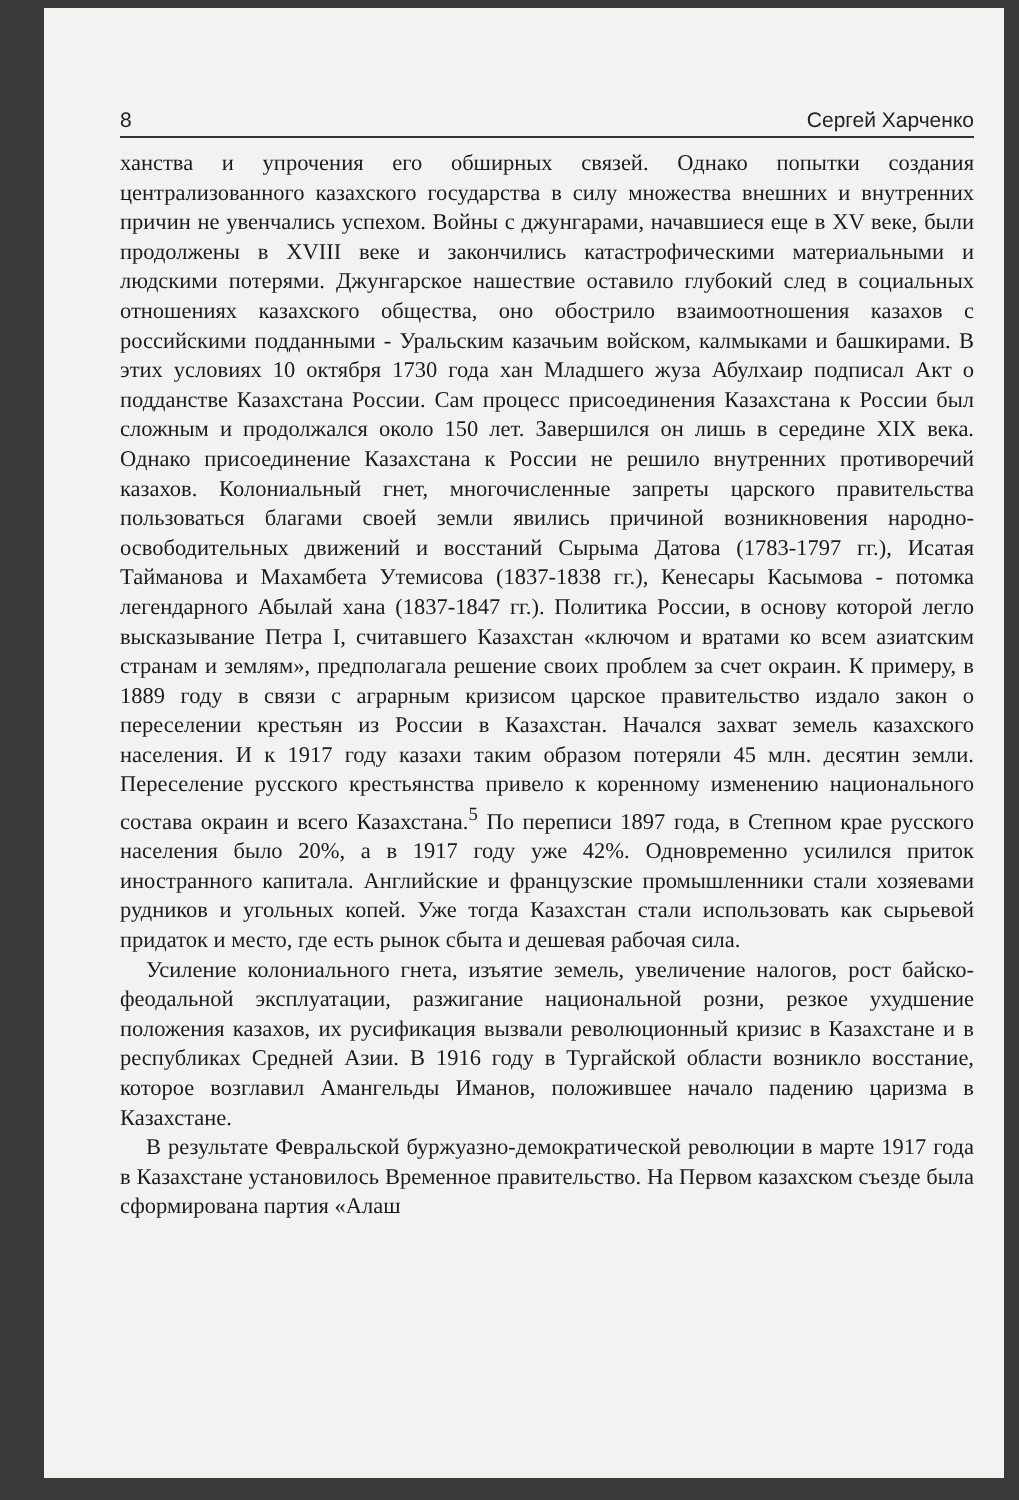8 Сергей Харченко
ханства и упрочения его обширных связей. Однако попытки создания централизованного казахского государства в силу множества внешних и внутренних причин не увенчались успехом. Войны с джунгарами, начавшиеся еще в XV веке, были продолжены в XVIII веке и закончились катастрофическими материальными и людскими потерями. Джунгарское нашествие оставило глубокий след в социальных отношениях казахского общества, оно обострило взаимоотношения казахов с российскими подданными - Уральским казачьим войском, калмыками и башкирами. В этих условиях 10 октября 1730 года хан Младшего жуза Абулхаир подписал Акт о подданстве Казахстана России. Сам процесс присоединения Казахстана к России был сложным и продолжался около 150 лет. Завершился он лишь в середине XIX века. Однако присоединение Казахстана к России не решило внутренних противоречий казахов. Колониальный гнет, многочисленные запреты царского правительства пользоваться благами своей земли явились причиной возникновения народно-освободительных движений и восстаний Сырыма Датова (1783-1797 гг.), Исатая Тайманова и Махамбета Утемисова (1837-1838 гг.), Кенесары Касымова - потомка легендарного Абылай хана (1837-1847 гг.). Политика России, в основу которой легло высказывание Петра I, считавшего Казахстан «ключом и вратами ко всем азиатским странам и землям», предполагала решение своих проблем за счет окраин. К примеру, в 1889 году в связи с аграрным кризисом царское правительство издало закон о переселении крестьян из России в Казахстан. Начался захват земель казахского населения. И к 1917 году казахи таким образом потеряли 45 млн. десятин земли. Переселение русского крестьянства привело к коренному изменению национального состава окраин и всего Казахстана.<sup>5</sup> По переписи 1897 года, в Степном крае русского населения было 20%, а в 1917 году уже 42%. Одновременно усилился приток иностранного капитала. Английские и французские промышленники стали хозяевами рудников и угольных копей. Уже тогда Казахстан стали использовать как сырьевой придаток и место, где есть рынок сбыта и дешевая рабочая сила.
Усиление колониального гнета, изъятие земель, увеличение налогов, рост байско-феодальной эксплуатации, разжигание национальной розни, резкое ухудшение положения казахов, их русификация вызвали революционный кризис в Казахстане и в республиках Средней Азии. В 1916 году в Тургайской области возникло восстание, которое возглавил Амангельды Иманов, положившее начало падению царизма в Казахстане.
В результате Февральской буржуазно-демократической революции в марте 1917 года в Казахстане установилось Временное правительство. На Первом казахском съезде была сформирована партия «Алаш